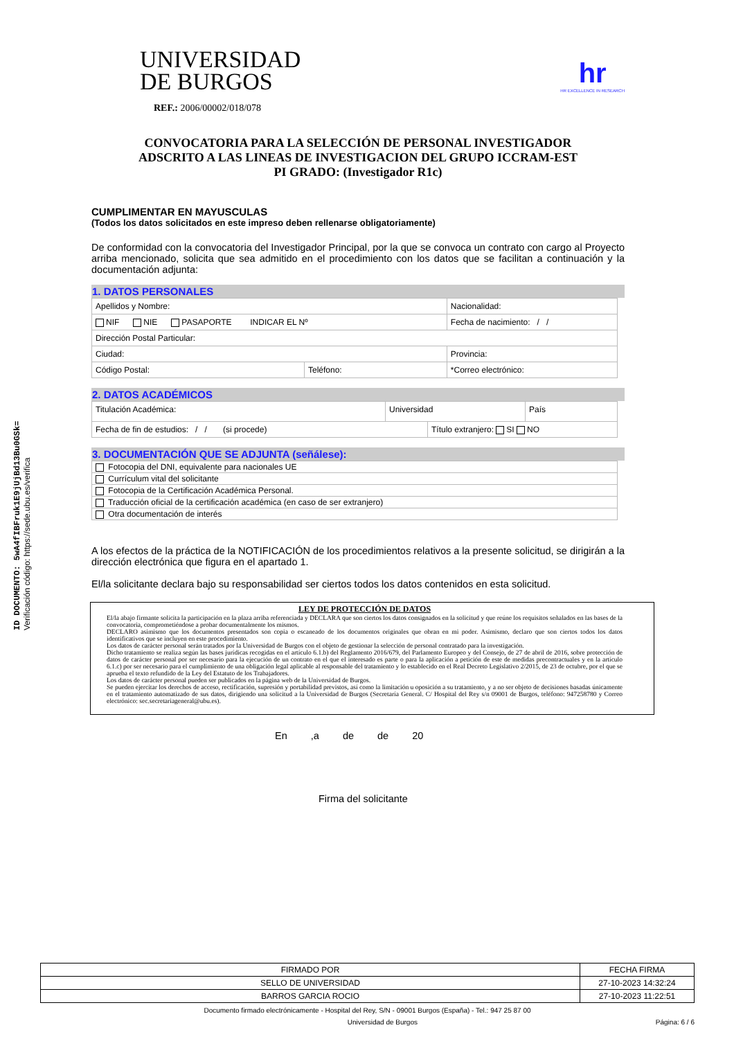ID DOCUMENTO: 5wA4fIBFruk1E9jUjBd13Bu0GSk=
Verificación código: https://sede.ubu.es/verifica
UNIVERSIDAD
DE BURGOS
hr
HR EXCELLENCE IN RESEARCH
REF.: 2006/00002/018/078
CONVOCATORIA PARA LA SELECCIÓN DE PERSONAL INVESTIGADOR
ADSCRITO A LAS LINEAS DE INVESTIGACION DEL GRUPO ICCRAM-EST
PI GRADO: (Investigador R1c)
CUMPLIMENTAR EN MAYUSCULAS
(Todos los datos solicitados en este impreso deben rellenarse obligatoriamente)
De conformidad con la convocatoria del Investigador Principal, por la que se convoca un contrato con cargo al Proyecto arriba mencionado, solicita que sea admitido en el procedimiento con los datos que se facilitan a continuación y la documentación adjunta:
1. DATOS PERSONALES
| Apellidos y Nombre: | | | Nacionalidad: |
| NIF NIE PASAPORTE INDICAR EL Nº | | | Fecha de nacimiento: / / |
| Dirección Postal Particular: | | | |
| Ciudad: | | Provincia: | |
| Código Postal: | Teléfono: | *Correo electrónico: | |
2. DATOS ACADÉMICOS
| Titulación Académica: | Universidad | | País |
| Fecha de fin de estudios: / / (si procede) | | Título extranjero: SI NO | |
3. DOCUMENTACIÓN QUE SE ADJUNTA (señálese):
| Fotocopia del DNI, equivalente para nacionales UE |
| Currículum vital del solicitante |
| Fotocopia de la Certificación Académica Personal. |
| Traducción oficial de la certificación académica (en caso de ser extranjero) |
| Otra documentación de interés |
A los efectos de la práctica de la NOTIFICACIÓN de los procedimientos relativos a la presente solicitud, se dirigirán a la dirección electrónica que figura en el apartado 1.
El/la solicitante declara bajo su responsabilidad ser ciertos todos los datos contenidos en esta solicitud.
LEY DE PROTECCIÓN DE DATOS
El/la abajo firmante solicita la participación en la plaza arriba referenciada y DECLARA que son ciertos los datos consignados en la solicitud y que reúne los requisitos señalados en las bases de la convocatoria, comprometiéndose a probar documentalmente los mismos.
DECLARO asimismo que los documentos presentados son copia o escaneado de los documentos originales que obran en mi poder. Asimismo, declaro que son ciertos todos los datos identificativos que se incluyen en este procedimiento.
Los datos de carácter personal serán tratados por la Universidad de Burgos con el objeto de gestionar la selección de personal contratado para la investigación.
Dicho tratamiento se realiza según las bases jurídicas recogidas en el artículo 6.1.b) del Reglamento 2016/679, del Parlamento Europeo y del Consejo, de 27 de abril de 2016, sobre protección de datos de carácter personal por ser necesario para la ejecución de un contrato en el que el interesado es parte o para la aplicación a petición de este de medidas precontractuales y en la artículo 6.1.c) por ser necesario para el cumplimiento de una obligación legal aplicable al responsable del tratamiento y lo establecido en el Real Decreto Legislativo 2/2015, de 23 de octubre, por el que se aprueba el texto refundido de la Ley del Estatuto de los Trabajadores.
Los datos de carácter personal pueden ser publicados en la página web de la Universidad de Burgos.
Se pueden ejercitar los derechos de acceso, rectificación, supresión y portabilidad previstos, así como la limitación u oposición a su tratamiento, y a no ser objeto de decisiones basadas únicamente en el tratamiento automatizado de sus datos, dirigiendo una solicitud a la Universidad de Burgos (Secretaría General. C/ Hospital del Rey s/n 09001 de Burgos, teléfono: 947258780 y Correo electrónico: sec.secretariageneral@ubu.es).
En ,a de de 20
Firma del solicitante
| FIRMADO POR | FECHA FIRMA |
| SELLO DE UNIVERSIDAD | 27-10-2023 14:32:24 |
| BARROS GARCIA ROCIO | 27-10-2023 11:22:51 |
Documento firmado electrónicamente - Hospital del Rey, S/N - 09001 Burgos (España) - Tel.: 947 25 87 00
Universidad de Burgos Página: 6 / 6